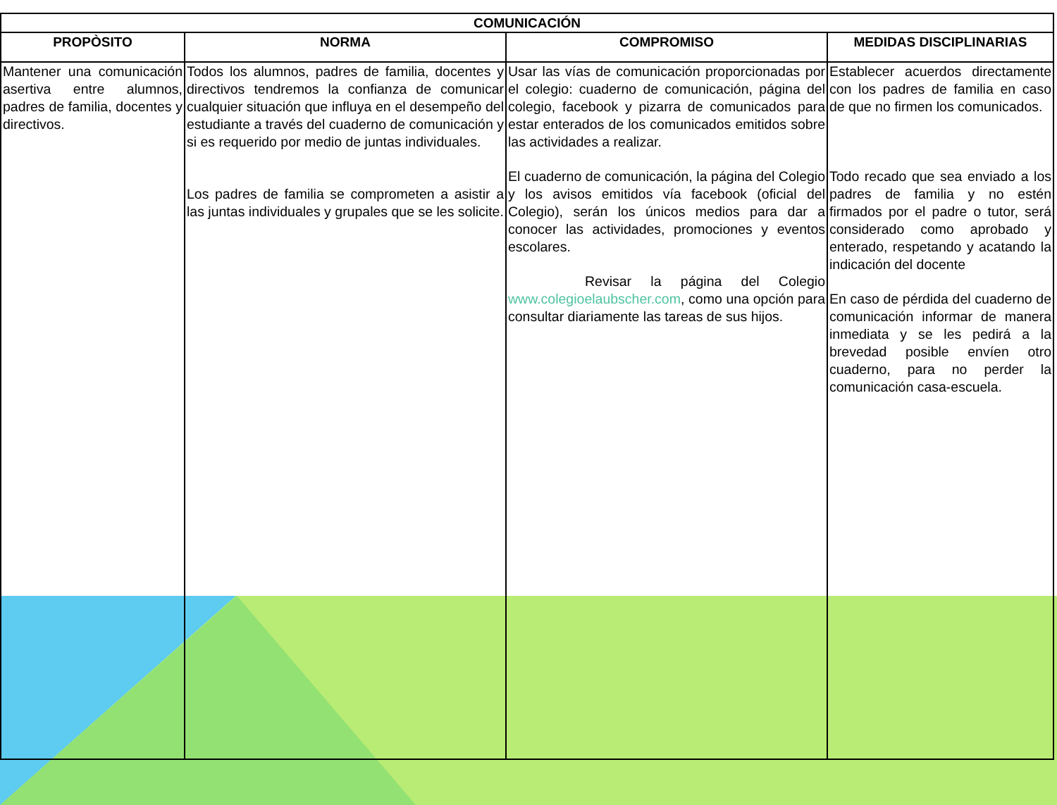| COMUNICACIÓN | | | |
| --- | --- | --- | --- |
| PROPÒSITO | NORMA | COMPROMISO | MEDIDAS DISCIPLINARIAS |
| Mantener una comunicación asertiva entre alumnos, padres de familia, docentes y directivos. | Todos los alumnos, padres de familia, docentes y directivos tendremos la confianza de comunicar cualquier situación que influya en el desempeño del estudiante a través del cuaderno de comunicación y si es requerido por medio de juntas individuales. Los padres de familia se comprometen a asistir a las juntas individuales y grupales que se les solicite. | Usar las vías de comunicación proporcionadas por el colegio: cuaderno de comunicación, página del colegio, facebook y pizarra de comunicados para estar enterados de los comunicados emitidos sobre las actividades a realizar. El cuaderno de comunicación, la página del Colegio y los avisos emitidos vía facebook (oficial del Colegio), serán los únicos medios para dar a conocer las actividades, promociones y eventos escolares. Revisar la página del Colegio www.colegioelaubscher.com , como una opción para consultar diariamente las tareas de sus hijos. | Establecer acuerdos directamente con los padres de familia en caso de que no firmen los comunicados. Todo recado que sea enviado a los padres de familia y no estén firmados por el padre o tutor, será considerado como aprobado y enterado, respetando y acatando la indicación del docente En caso de pérdida del cuaderno de comunicación informar de manera inmediata y se les pedirá a la brevedad posible envíen otro cuaderno, para no perder la comunicación casa-escuela. |